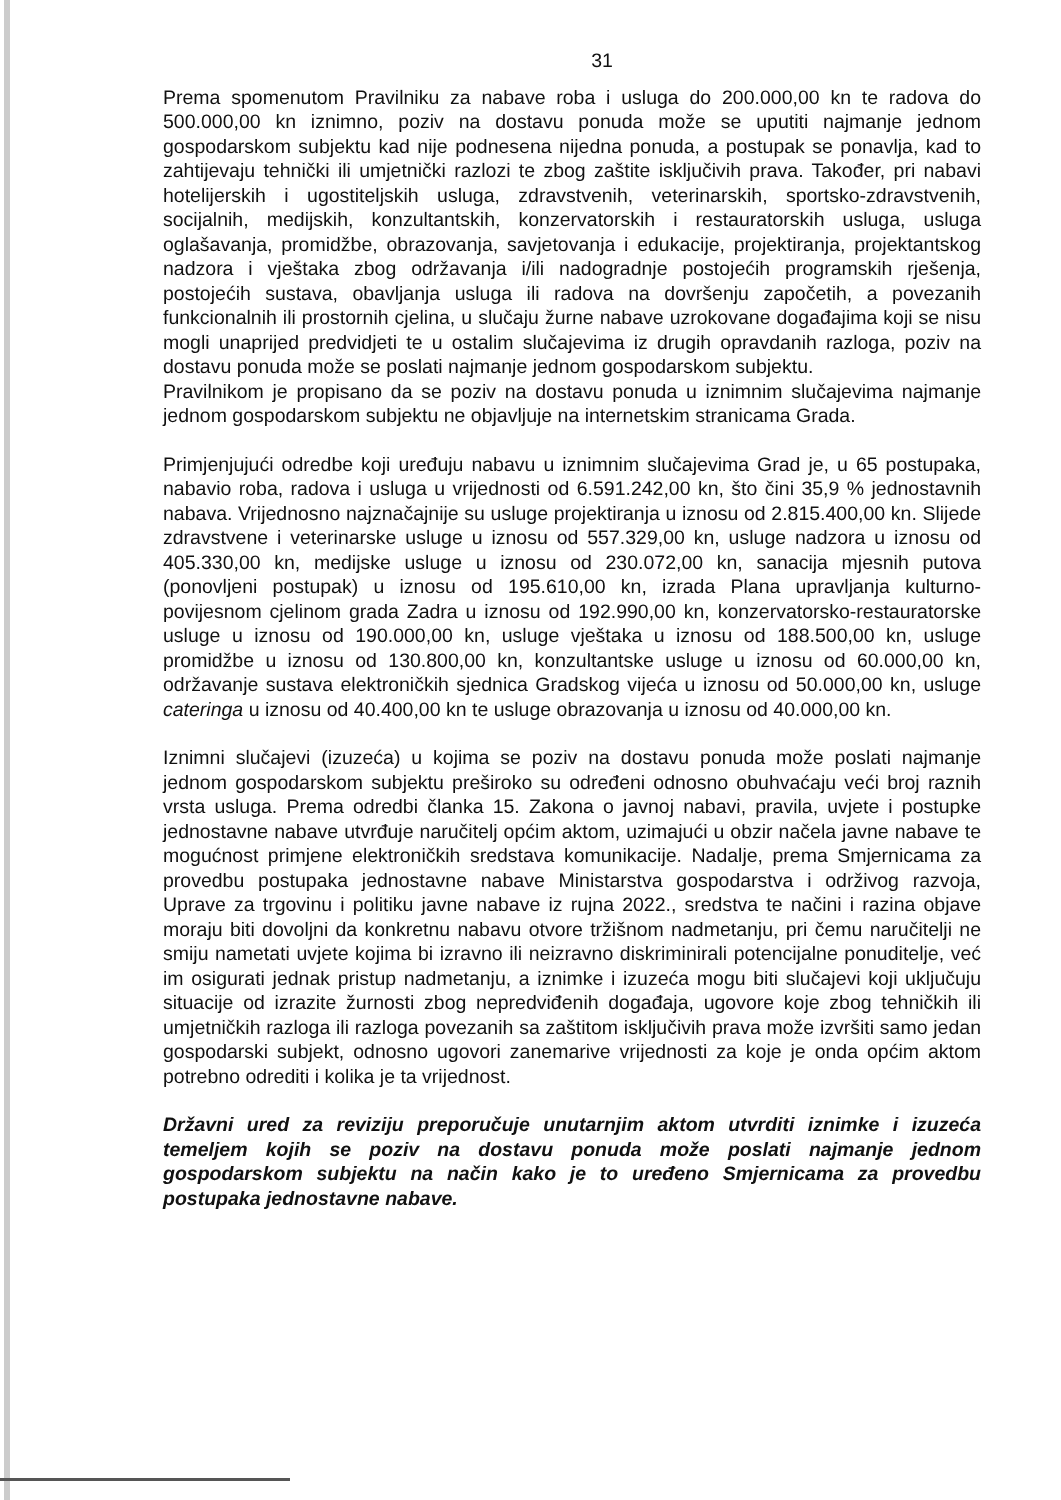31
Prema spomenutom Pravilniku za nabave roba i usluga do 200.000,00 kn te radova do 500.000,00 kn iznimno, poziv na dostavu ponuda može se uputiti najmanje jednom gospodarskom subjektu kad nije podnesena nijedna ponuda, a postupak se ponavlja, kad to zahtijevaju tehnički ili umjetnički razlozi te zbog zaštite isključivih prava. Također, pri nabavi hotelijerskih i ugostiteljskih usluga, zdravstvenih, veterinarskih, sportsko-zdravstvenih, socijalnih, medijskih, konzultantskih, konzervatorskih i restauratorskih usluga, usluga oglašavanja, promidžbe, obrazovanja, savjetovanja i edukacije, projektiranja, projektantskog nadzora i vještaka zbog održavanja i/ili nadogradnje postojećih programskih rješenja, postojećih sustava, obavljanja usluga ili radova na dovršenju započetih, a povezanih funkcionalnih ili prostornih cjelina, u slučaju žurne nabave uzrokovane događajima koji se nisu mogli unaprijed predvidjeti te u ostalim slučajevima iz drugih opravdanih razloga, poziv na dostavu ponuda može se poslati najmanje jednom gospodarskom subjektu.
Pravilnikom je propisano da se poziv na dostavu ponuda u iznimnim slučajevima najmanje jednom gospodarskom subjektu ne objavljuje na internetskim stranicama Grada.
Primjenjujući odredbe koji uređuju nabavu u iznimnim slučajevima Grad je, u 65 postupaka, nabavio roba, radova i usluga u vrijednosti od 6.591.242,00 kn, što čini 35,9 % jednostavnih nabava. Vrijednosno najznačajnije su usluge projektiranja u iznosu od 2.815.400,00 kn. Slijede zdravstvene i veterinarske usluge u iznosu od 557.329,00 kn, usluge nadzora u iznosu od 405.330,00 kn, medijske usluge u iznosu od 230.072,00 kn, sanacija mjesnih putova (ponovljeni postupak) u iznosu od 195.610,00 kn, izrada Plana upravljanja kulturno-povijesnom cjelinom grada Zadra u iznosu od 192.990,00 kn, konzervatorsko-restauratorske usluge u iznosu od 190.000,00 kn, usluge vještaka u iznosu od 188.500,00 kn, usluge promidžbe u iznosu od 130.800,00 kn, konzultantske usluge u iznosu od 60.000,00 kn, održavanje sustava elektroničkih sjednica Gradskog vijeća u iznosu od 50.000,00 kn, usluge cateringa u iznosu od 40.400,00 kn te usluge obrazovanja u iznosu od 40.000,00 kn.
Iznimni slučajevi (izuzeća) u kojima se poziv na dostavu ponuda može poslati najmanje jednom gospodarskom subjektu preširoko su određeni odnosno obuhvaćaju veći broj raznih vrsta usluga. Prema odredbi članka 15. Zakona o javnoj nabavi, pravila, uvjete i postupke jednostavne nabave utvrđuje naručitelj općim aktom, uzimajući u obzir načela javne nabave te mogućnost primjene elektroničkih sredstava komunikacije. Nadalje, prema Smjernicama za provedbu postupaka jednostavne nabave Ministarstva gospodarstva i održivog razvoja, Uprave za trgovinu i politiku javne nabave iz rujna 2022., sredstva te načini i razina objave moraju biti dovoljni da konkretnu nabavu otvore tržišnom nadmetanju, pri čemu naručitelji ne smiju nametati uvjete kojima bi izravno ili neizravno diskriminirali potencijalne ponuditelje, već im osigurati jednak pristup nadmetanju, a iznimke i izuzeća mogu biti slučajevi koji uključuju situacije od izrazite žurnosti zbog nepredviđenih događaja, ugovore koje zbog tehničkih ili umjetničkih razloga ili razloga povezanih sa zaštitom isključivih prava može izvršiti samo jedan gospodarski subjekt, odnosno ugovori zanemarive vrijednosti za koje je onda općim aktom potrebno odrediti i kolika je ta vrijednost.
Državni ured za reviziju preporučuje unutarnjim aktom utvrditi iznimke i izuzeća temeljem kojih se poziv na dostavu ponuda može poslati najmanje jednom gospodarskom subjektu na način kako je to uređeno Smjernicama za provedbu postupaka jednostavne nabave.